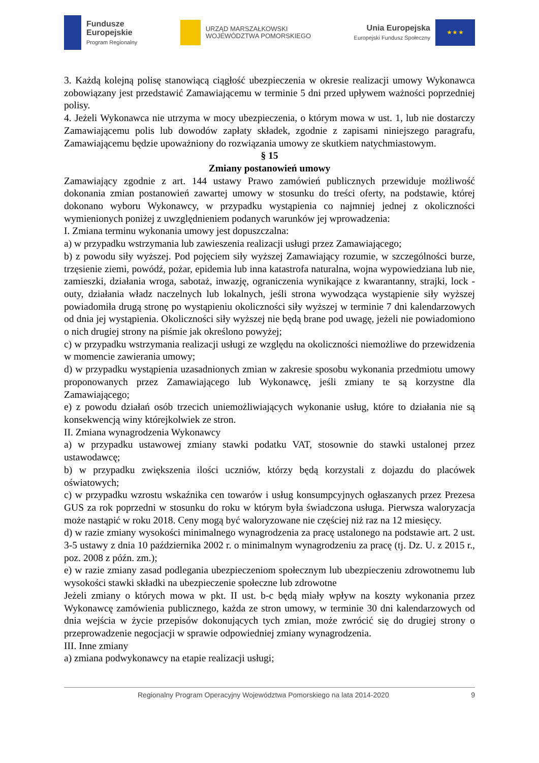Fundusze
Europejskie
Program Regionalny
URZĄD MARSZAŁKOWSKI
WOJEWÓDZTWA POMORSKIEGO
Unia Europejska
Europejski Fundusz Społeczny
★ ★ ★
3. Każdą kolejną polisę stanowiącą ciągłość ubezpieczenia w okresie realizacji umowy Wykonawca zobowiązany jest przedstawić Zamawiającemu w terminie 5 dni przed upływem ważności poprzedniej polisy.
4. Jeżeli Wykonawca nie utrzyma w mocy ubezpieczenia, o którym mowa w ust. 1, lub nie dostarczy Zamawiającemu polis lub dowodów zapłaty składek, zgodnie z zapisami niniejszego paragrafu, Zamawiającemu będzie upoważniony do rozwiązania umowy ze skutkiem natychmiastowym.
§ 15
Zmiany postanowień umowy
Zamawiający zgodnie z art. 144 ustawy Prawo zamówień publicznych przewiduje możliwość dokonania zmian postanowień zawartej umowy w stosunku do treści oferty, na podstawie, której dokonano wyboru Wykonawcy, w przypadku wystąpienia co najmniej jednej z okoliczności wymienionych poniżej z uwzględnieniem podanych warunków jej wprowadzenia:
I. Zmiana terminu wykonania umowy jest dopuszczalna:
a) w przypadku wstrzymania lub zawieszenia realizacji usługi przez Zamawiającego;
b) z powodu siły wyższej. Pod pojęciem siły wyższej Zamawiający rozumie, w szczególności burze, trzęsienie ziemi, powódź, pożar, epidemia lub inna katastrofa naturalna, wojna wypowiedziana lub nie, zamieszki, działania wroga, sabotaż, inwazję, ograniczenia wynikające z kwarantanny, strajki, lock - outy, działania władz naczelnych lub lokalnych, jeśli strona wywodząca wystąpienie siły wyższej powiadomiła drugą stronę po wystąpieniu okoliczności siły wyższej w terminie 7 dni kalendarzowych od dnia jej wystąpienia. Okoliczności siły wyższej nie będą brane pod uwagę, jeżeli nie powiadomiono o nich drugiej strony na piśmie jak określono powyżej;
c) w przypadku wstrzymania realizacji usługi ze względu na okoliczności niemożliwe do przewidzenia w momencie zawierania umowy;
d) w przypadku wystąpienia uzasadnionych zmian w zakresie sposobu wykonania przedmiotu umowy proponowanych przez Zamawiającego lub Wykonawcę, jeśli zmiany te są korzystne dla Zamawiającego;
e) z powodu działań osób trzecich uniemożliwiających wykonanie usług, które to działania nie są konsekwencją winy którejkolwiek ze stron.
II. Zmiana wynagrodzenia Wykonawcy
a) w przypadku ustawowej zmiany stawki podatku VAT, stosownie do stawki ustalonej przez ustawodawcę;
b) w przypadku zwiększenia ilości uczniów, którzy będą korzystali z dojazdu do placówek oświatowych;
c) w przypadku wzrostu wskaźnika cen towarów i usług konsumpcyjnych ogłaszanych przez Prezesa GUS za rok poprzedni w stosunku do roku w którym była świadczona usługa. Pierwsza waloryzacja może nastąpić w roku 2018. Ceny mogą być waloryzowane nie częściej niż raz na 12 miesięcy.
d) w razie zmiany wysokości minimalnego wynagrodzenia za pracę ustalonego na podstawie art. 2 ust. 3-5 ustawy z dnia 10 października 2002 r. o minimalnym wynagrodzeniu za pracę (tj. Dz. U. z 2015 r., poz. 2008 z późn. zm.);
e) w razie zmiany zasad podlegania ubezpieczeniom społecznym lub ubezpieczeniu zdrowotnemu lub wysokości stawki składki na ubezpieczenie społeczne lub zdrowotne
Jeżeli zmiany o których mowa w pkt. II ust. b-c będą miały wpływ na koszty wykonania przez Wykonawcę zamówienia publicznego, każda ze stron umowy, w terminie 30 dni kalendarzowych od dnia wejścia w życie przepisów dokonujących tych zmian, może zwrócić się do drugiej strony o przeprowadzenie negocjacji w sprawie odpowiedniej zmiany wynagrodzenia.
III. Inne zmiany
a) zmiana podwykonawcy na etapie realizacji usługi;
Regionalny Program Operacyjny Województwa Pomorskiego na lata 2014-2020 9